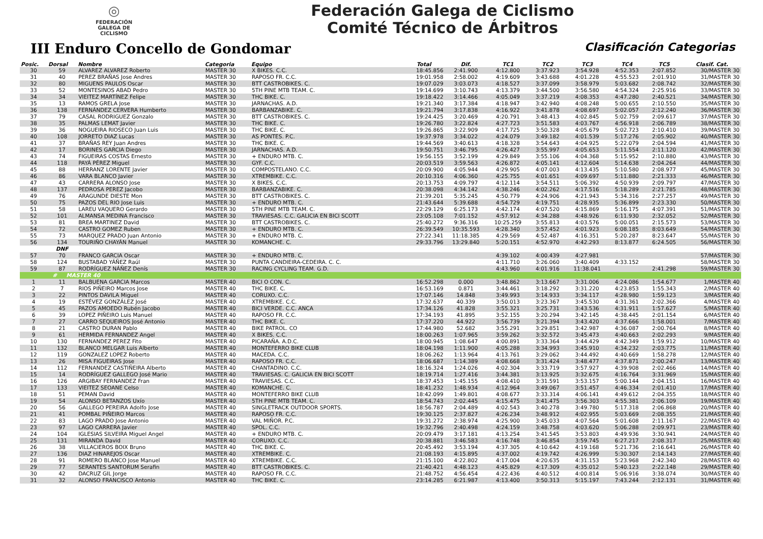◎
FEDERACIÓN
GALEGA DE
CICLISMO
Federación Galega de Ciclismo
Comité Técnico de Árbitros
III Enduro Concello de Gondomar
Clasificación Categorias
| Posic. | Dorsal | Nombre | Categoria | Equipo | Total | Dif. | TC1 | TC2 | TC3 | TC4 | TC5 | Clasif. Cat. |
| --- | --- | --- | --- | --- | --- | --- | --- | --- | --- | --- | --- | --- |
| 30 | 59 | ALVAREZ ALVAREZ Roberto | MASTER 30 | X BIKES. C.C. | 18:45.856 | 2:41.900 | 4:12.800 | 3:37.923 | 3:54.928 | 4:52.353 | 2:07.852 | 30/MASTER 30 |
| 31 | 40 | PEREZ BRAÑAS Jose Andres | MASTER 30 | RAPOSO FR. C.C. | 19:01.958 | 2:58.002 | 4:19.609 | 3:43.688 | 4:01.228 | 4:55.523 | 2:01.910 | 31/MASTER 30 |
| 32 | 80 | MIGUENS PAULOS Oscar | MASTER 30 | BTT CASTROBIKES. C. | 19:07.029 | 3:03.073 | 4:18.527 | 3:37.099 | 3:58.979 | 5:03.682 | 2:08.742 | 32/MASTER 30 |
| 33 | 52 | MONTESINOS ABAD Pedro | MASTER 30 | 5TH PINE MTB TEAM. C. | 19:14.699 | 3:10.743 | 4:13.379 | 3:44.500 | 3:56.580 | 4:54.324 | 2:25.916 | 33/MASTER 30 |
| 34 | 34 | VIEITEZ MARTÍNEZ Felipe | MASTER 30 | THC BIKE. C. | 19:18.422 | 3:14.466 | 4:05.049 | 3:37.219 | 4:08.353 | 4:47.280 | 2:40.521 | 34/MASTER 30 |
| 35 | 13 | RAMOS GRELA Jose | MASTER 30 | JARNACHAS. A.D. | 19:21.340 | 3:17.384 | 4:18.947 | 3:42.940 | 4:08.248 | 5:00.655 | 2:10.550 | 35/MASTER 30 |
| 36 | 138 | FERNÁNDEZ CERVERA Humberto | MASTER 30 | BARBANZABIKE. C. | 19:21.794 | 3:17.838 | 4:16.922 | 3:41.878 | 4:08.697 | 5:02.057 | 2:12.240 | 36/MASTER 30 |
| 37 | 79 | CASAL RODRIGUEZ Gonzalo | MASTER 30 | BTT CASTROBIKES. C. | 19:24.425 | 3:20.469 | 4:20.791 | 3:48.413 | 4:02.845 | 5:02.759 | 2:09.617 | 37/MASTER 30 |
| 38 | 35 | PALMAS LEMAT Javier | MASTER 30 | THC BIKE. C. | 19:26.780 | 3:22.824 | 4:27.723 | 3:51.583 | 4:03.767 | 4:56.918 | 2:06.789 | 38/MASTER 30 |
| 39 | 36 | NOGUEIRA RIOSECO Juan Luis | MASTER 30 | THC BIKE. C. | 19:26.865 | 3:22.909 | 4:17.725 | 3:50.328 | 4:05.679 | 5:02.723 | 2:10.410 | 39/MASTER 30 |
| 40 | 108 | JORRETO DIAZ Lucas | MASTER 30 | AS PONTES. P.C. | 19:37.978 | 3:34.022 | 4:24.079 | 3:49.182 | 4:01.539 | 5:17.276 | 2:05.902 | 40/MASTER 30 |
| 41 | 37 | BRAÑAS REY Juan Andres | MASTER 30 | THC BIKE. C. | 19:44.569 | 3:40.613 | 4:18.328 | 3:54.643 | 4:04.925 | 5:22.079 | 2:04.594 | 41/MASTER 30 |
| 42 | 17 | BORINES GARCIA Diego | MASTER 30 | JARNACHAS. A.D. | 19:50.751 | 3:46.795 | 4:26.427 | 3:55.997 | 4:05.653 | 5:11.554 | 2:11.120 | 42/MASTER 30 |
| 43 | 74 | FIGUEIRAS COSTAS Ernesto | MASTER 30 | + ENDURO MTB. C. | 19:56.155 | 3:52.199 | 4:29.849 | 3:55.106 | 4:04.368 | 5:15.952 | 2:10.880 | 43/MASTER 30 |
| 44 | 118 | PAYÁ PÉREZ Miguel | MASTER 30 | GYF. C.C. | 20:03.519 | 3:59.563 | 4:26.872 | 4:05.141 | 4:12.604 | 5:14.638 | 2:04.264 | 44/MASTER 30 |
| 45 | 88 | HERRANZ LORENTE Javier | MASTER 30 | COMPOSTELANO. C.C. | 20:09.900 | 4:05.944 | 4:29.905 | 4:07.003 | 4:13.435 | 5:10.580 | 2:08.977 | 45/MASTER 30 |
| 46 | 86 | VARA BLANCO Javier | MASTER 30 | XTREMBIKE. C.C. | 20:10.316 | 4:06.360 | 4:25.755 | 4:01.651 | 4:09.697 | 5:11.880 | 2:21.333 | 46/MASTER 30 |
| 47 | 43 | CARRERA ALONSO Jose | MASTER 30 | X BIKES. C.C. | 20:13.753 | 4:09.797 | 4:12.114 | 3:54.511 | 5:06.392 | 4:50.939 | 2:09.797 | 47/MASTER 30 |
| 48 | 137 | PEDROSA PEREZ Jacobo | MASTER 30 | BARBANZABIKE. C. | 20:38.098 | 4:34.142 | 4:38.246 | 4:02.262 | 4:17.516 | 5:18.289 | 2:21.785 | 48/MASTER 30 |
| 49 | 76 | ARAGUNDE DIESTE Mon | MASTER 30 | BTT CASTROBIKES. C. | 21:39.201 | 5:35.245 | 4:50.779 | 4:24.906 | 4:21.943 | 5:34.316 | 2:27.257 | 49/MASTER 30 |
| 50 | 75 | PAZOS DEL RIO Jose Luis | MASTER 30 | + ENDURO MTB. C. | 21:43.644 | 5:39.688 | 4:54.729 | 4:19.751 | 4:28.935 | 5:36.899 | 2:23.330 | 50/MASTER 30 |
| 51 | 58 | LAREU VAQUERO Gerardo | MASTER 30 | 5TH PINE MTB TEAM. C. | 22:29.129 | 6:25.173 | 4:42.174 | 4:07.520 | 4:15.869 | 5:16.175 | 4:07.391 | 51/MASTER 30 |
| 52 | 101 | ALMANSA MEDINA Francisco | MASTER 30 | TRAVIESAS. C.C. GALICIA EN BICI SCOTT | 23:05.108 | 7:01.152 | 4:57.912 | 4:34.288 | 4:48.926 | 6:11.930 | 2:32.052 | 52/MASTER 30 |
| 53 | 81 | BREA MARTINEZ David | MASTER 30 | BTT CASTROBIKES. C. | 25:40.272 | 9:36.316 | 10:25.259 | 3:55.813 | 4:03.576 | 5:00.051 | 2:15.573 | 53/MASTER 30 |
| 54 | 72 | CASTRO GOMEZ Ruben | MASTER 30 | + ENDURO MTB. C. | 26:39.549 | 10:35.593 | 4:28.340 | 3:57.452 | 4:01.923 | 6:08.185 | 8:03.649 | 54/MASTER 30 |
| 55 | 73 | MARQUEZ PRADO Juan Antonio | MASTER 30 | + ENDURO MTB. C. | 27:22.341 | 11:18.385 | 4:29.569 | 4:52.487 | 4:16.351 | 5:20.287 | 8:23.647 | 55/MASTER 30 |
| 56 | 134 | TOURIÑO CHAYÁN Manuel | MASTER 30 | KOMANCHE. C. | 29:33.796 | 13:29.840 | 5:20.151 | 4:52.970 | 4:42.293 | 8:13.877 | 6:24.505 | 56/MASTER 30 |
| | DNF | | | | | | | | | | | |
| 57 | 70 | FRANCO GARCIA Oscar | MASTER 30 | + ENDURO MTB. C. | | | 4:39.102 | 4:00.439 | 4:27.981 | | | 57/MASTER 30 |
| 58 | 124 | BUSTABAD YÁÑEZ Raúl | MASTER 30 | PUNTA CANDIEIRA-CEDEIRA. C. C. | | | 4:11.710 | 3:26.060 | 3:40.409 | 4:33.152 | | 58/MASTER 30 |
| 59 | 87 | RODRÍGUEZ NÁÑEZ Denís | MASTER 30 | RACING CYCLING TEAM. G.D. | | | 4:43.960 | 4:01.916 | 11:38.041 | | 2:41.298 | 59/MASTER 30 |
| | # MASTER 40 | | | | | | | | | | | |
| 1 | 11 | BALBUENA GARCIA Marcos | MASTER 40 | BICI O CON. C. | 16:52.298 | 0.000 | 3:48.862 | 3:13.667 | 3:31.006 | 4:24.086 | 1:54.677 | 1/MASTER 40 |
| 2 | 7 | RIOS PIÑEIRO Marcos Jose | MASTER 40 | THC BIKE. C. | 16:53.169 | 0.871 | 3:44.461 | 3:18.292 | 3:31.220 | 4:23.853 | 1:55.343 | 2/MASTER 40 |
| 3 | 22 | PINTOS DAVILA Miguel | MASTER 40 | CORUXO. C.C. | 17:07.146 | 14.848 | 3:49.993 | 3:14.933 | 3:34.117 | 4:28.980 | 1:59.123 | 3/MASTER 40 |
| 4 | 19 | ESTÉVEZ GONZÁLEZ José | MASTER 40 | XTREMBIKE. C.C. | 17:32.637 | 40.339 | 3:50.013 | 3:23.367 | 3:45.530 | 4:31.361 | 2:02.366 | 4/MASTER 40 |
| 5 | 45 | PAZOS AMOEDO Rubén Jacobo | MASTER 40 | BICI VERDE. C.C. ANCA | 17:34.126 | 41.828 | 3:55.321 | 3:25.731 | 3:43.536 | 4:31.911 | 1:57.627 | 5/MASTER 40 |
| 6 | 39 | LOPEZ PIÑEIRO Luis Manuel | MASTER 40 | RAPOSO FR. C.C. | 17:34.193 | 41.895 | 3:52.155 | 3:20.294 | 3:42.145 | 4:38.445 | 2:01.154 | 6/MASTER 40 |
| 7 | 27 | CARRO SEQUEIROS José Antonio | MASTER 40 | THC BIKE. C. | 17:37.220 | 44.922 | 3:56.739 | 3:21.394 | 3:43.420 | 4:37.666 | 1:58.001 | 7/MASTER 40 |
| 8 | 21 | CASTRO DURAN Pablo | MASTER 40 | BIKE PATROL. CO | 17:44.980 | 52.682 | 3:55.291 | 3:29.851 | 3:42.987 | 4:36.087 | 2:00.764 | 8/MASTER 40 |
| 9 | 61 | HERMIDA FERNANDEZ Angel | MASTER 40 | X BIKES. C.C. | 18:00.263 | 1:07.965 | 3:59.262 | 3:32.572 | 3:45.473 | 4:40.663 | 2:02.293 | 9/MASTER 40 |
| 10 | 130 | FERNANDEZ PEREZ Fito | MASTER 40 | PICARAÑA. A.D.C. | 18:00.945 | 1:08.647 | 4:00.891 | 3:33.364 | 3:44.429 | 4:42.349 | 1:59.912 | 10/MASTER 40 |
| 11 | 132 | BLANCO MELGAR Luis Alberto | MASTER 40 | MONTEFERRO BIKE CLUB | 18:04.198 | 1:11.900 | 4:05.288 | 3:34.993 | 3:45.910 | 4:34.232 | 2:03.775 | 11/MASTER 40 |
| 12 | 119 | GONZALEZ LOPEZ Roberto | MASTER 40 | MACEDA. C.C. | 18:06.262 | 1:13.964 | 4:13.761 | 3:29.062 | 3:44.492 | 4:40.669 | 1:58.278 | 12/MASTER 40 |
| 13 | 26 | MISA FIGUEIRAS Jose | MASTER 40 | RAPOSO FR. C.C. | 18:06.687 | 1:14.389 | 4:08.668 | 3:31.424 | 3:48.477 | 4:37.871 | 2:00.247 | 13/MASTER 40 |
| 14 | 112 | FERNANDEZ CASTIÑEIRA Alberto | MASTER 40 | CHANTADINO. C.C. | 18:16.324 | 1:24.026 | 4:02.304 | 3:33.719 | 3:57.927 | 4:39.908 | 2:02.466 | 14/MASTER 40 |
| 15 | 14 | RODRÍGUEZ GALLEGO José Mario | MASTER 40 | TRAVIESAS. C. GALICIA EN BICI SCOTT | 18:19.714 | 1:27.416 | 3:44.381 | 3:13.925 | 3:32.675 | 4:16.764 | 3:31.969 | 15/MASTER 40 |
| 16 | 126 | ARGIBAY FERNANDEZ Fran | MASTER 40 | TRAVIESAS. C.C. | 18:37.453 | 1:45.155 | 4:08.410 | 3:31.591 | 3:53.157 | 5:00.144 | 2:04.151 | 16/MASTER 40 |
| 17 | 133 | VIEITEZ SEOANE Celso | MASTER 40 | KOMANCHE. C. | 18:41.232 | 1:48.934 | 4:12.964 | 3:49.067 | 3:51.457 | 4:46.334 | 2:01.410 | 17/MASTER 40 |
| 18 | 51 | PEMAN David | MASTER 40 | MONTEFERRO BIKE CLUB | 18:42.099 | 1:49.801 | 4:08.677 | 3:33.314 | 4:06.141 | 4:49.612 | 2:04.355 | 18/MASTER 40 |
| 19 | 54 | ALONSO BETANZOS Uxío | MASTER 40 | 5TH PINE MTB TEAM. C. | 18:54.743 | 2:02.445 | 4:15.475 | 3:41.475 | 3:56.303 | 4:55.381 | 2:06.109 | 19/MASTER 40 |
| 20 | 56 | GALLEGO PEREIRA Adolfo Jose | MASTER 40 | SINGLETRACK OUTDOOR SPORTS. | 18:56.787 | 2:04.489 | 4:02.543 | 3:40.278 | 3:49.780 | 5:17.318 | 2:06.868 | 20/MASTER 40 |
| 21 | 41 | POMBAL PIÑEIRO Marcos | MASTER 40 | RAPOSO FR. C.C. | 19:30.125 | 2:37.827 | 4:26.234 | 3:48.912 | 4:02.955 | 5:03.669 | 2:08.355 | 21/MASTER 40 |
| 22 | 83 | LAGO PRADO Jose Antonio | MASTER 40 | VAL MIÑOR. P.C. | 19:31.272 | 2:38.974 | 4:25.900 | 3:45.033 | 4:07.564 | 5:01.608 | 2:11.167 | 22/MASTER 40 |
| 23 | 97 | LAGO CARRERA Javier | MASTER 40 | SPOL. C.C. | 19:32.796 | 2:40.498 | 4:24.159 | 3:48.758 | 4:03.620 | 5:06.288 | 2:09.971 | 23/MASTER 40 |
| 24 | 104 | IGLESIAS SILVEIRA Miguel Angel | MASTER 40 | + ENDURO MTB. C. | 20:09.479 | 3:17.181 | 4:13.254 | 3:41.545 | 3:53.803 | 4:49.936 | 3:30.941 | 24/MASTER 40 |
| 25 | 131 | MIRANDA David | MASTER 40 | CORUXO. C.C. | 20:38.881 | 3:46.583 | 4:16.748 | 3:46.854 | 3:59.745 | 6:27.217 | 2:08.317 | 25/MASTER 40 |
| 26 | 38 | VILLACIEROS BOIX Bruno | MASTER 40 | THC BIKE. C. | 20:45.492 | 3:53.194 | 4:37.305 | 4:10.642 | 4:19.168 | 5:21.736 | 2:16.641 | 26/MASTER 40 |
| 27 | 136 | DIAZ HINAREJOS Oscar | MASTER 40 | XTREMBIKE. C. | 21:08.193 | 4:15.895 | 4:37.002 | 4:19.742 | 4:26.999 | 5:30.307 | 2:14.143 | 27/MASTER 40 |
| 28 | 91 | ROMERO BLANCO Jose Manuel | MASTER 40 | XTREMBIKE. C.C. | 21:15.100 | 4:22.802 | 4:17.004 | 4:20.635 | 4:31.153 | 5:23.968 | 2:42.340 | 28/MASTER 40 |
| 29 | 77 | SERANTES SANTORUM Serafin | MASTER 40 | BTT CASTROBIKES. C. | 21:40.421 | 4:48.123 | 4:45.829 | 4:17.309 | 4:35.012 | 5:40.123 | 2:22.148 | 29/MASTER 40 |
| 30 | 42 | DACRUZ GIL Jorge | MASTER 40 | RAPOSO FR. C.C. | 21:48.752 | 4:56.454 | 4:22.436 | 4:40.512 | 4:00.814 | 5:06.916 | 3:38.074 | 30/MASTER 40 |
| 31 | 32 | ALONSO FRANCISCO Antonio | MASTER 40 | THC BIKE. C. | 23:14.285 | 6:21.987 | 4:13.400 | 3:50.313 | 5:15.197 | 7:43.244 | 2:12.131 | 31/MASTER 40 |